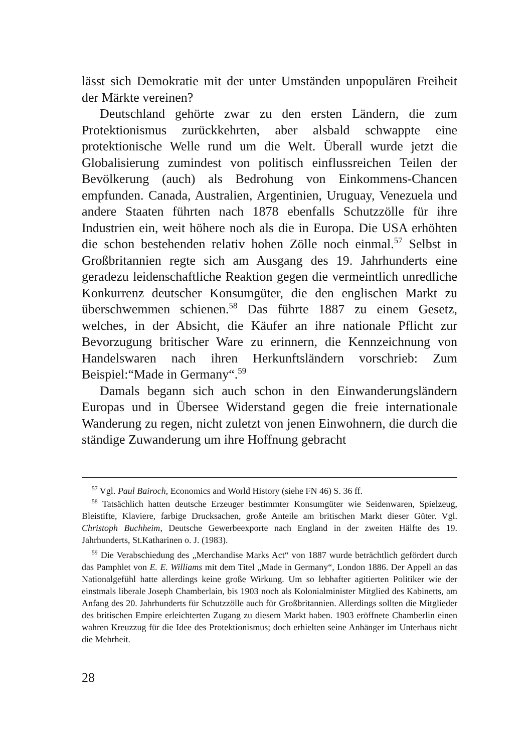lässt sich Demokratie mit der unter Umständen unpopulären Freiheit der Märkte vereinen?
Deutschland gehörte zwar zu den ersten Ländern, die zum Protektionismus zurückkehrten, aber alsbald schwappte eine protektionische Welle rund um die Welt. Überall wurde jetzt die Globalisierung zumindest von politisch einflussreichen Teilen der Bevölkerung (auch) als Bedrohung von Einkommens-Chancen empfunden. Canada, Australien, Argentinien, Uruguay, Venezuela und andere Staaten führten nach 1878 ebenfalls Schutzzölle für ihre Industrien ein, weit höhere noch als die in Europa. Die USA erhöhten die schon bestehenden relativ hohen Zölle noch einmal.<sup>57</sup> Selbst in Großbritannien regte sich am Ausgang des 19. Jahrhunderts eine geradezu leidenschaftliche Reaktion gegen die vermeintlich unredliche Konkurrenz deutscher Konsumgüter, die den englischen Markt zu überschwemmen schienen.<sup>58</sup> Das führte 1887 zu einem Gesetz, welches, in der Absicht, die Käufer an ihre nationale Pflicht zur Bevorzugung britischer Ware zu erinnern, die Kennzeichnung von Handelswaren nach ihren Herkunftsländern vorschrieb: Zum Beispiel:“Made in Germany“.<sup>59</sup>
Damals begann sich auch schon in den Einwanderungsländern Europas und in Übersee Widerstand gegen die freie internationale Wanderung zu regen, nicht zuletzt von jenen Einwohnern, die durch die ständige Zuwanderung um ihre Hoffnung gebracht
<sup>57</sup> Vgl. Paul Bairoch, Economics and World History (siehe FN 46) S. 36 ff.
<sup>58</sup> Tatsächlich hatten deutsche Erzeuger bestimmter Konsumgüter wie Seidenwaren, Spielzeug, Bleistifte, Klaviere, farbige Drucksachen, große Anteile am britischen Markt dieser Güter. Vgl. Christoph Buchheim, Deutsche Gewerbeexporte nach England in der zweiten Hälfte des 19. Jahrhunderts, St.Katharinen o. J. (1983).
<sup>59</sup> Die Verabschiedung des „Merchandise Marks Act“ von 1887 wurde beträchtlich gefördert durch das Pamphlet von E. E. Williams mit dem Titel „Made in Germany“, London 1886. Der Appell an das Nationalgefühl hatte allerdings keine große Wirkung. Um so lebhafter agitierten Politiker wie der einstmals liberale Joseph Chamberlain, bis 1903 noch als Kolonialminister Mitglied des Kabinetts, am Anfang des 20. Jahrhunderts für Schutzzölle auch für Großbritannien. Allerdings sollten die Mitglieder des britischen Empire erleichterten Zugang zu diesem Markt haben. 1903 eröffnete Chamberlin einen wahren Kreuzzug für die Idee des Protektionismus; doch erhielten seine Anhänger im Unterhaus nicht die Mehrheit.
28